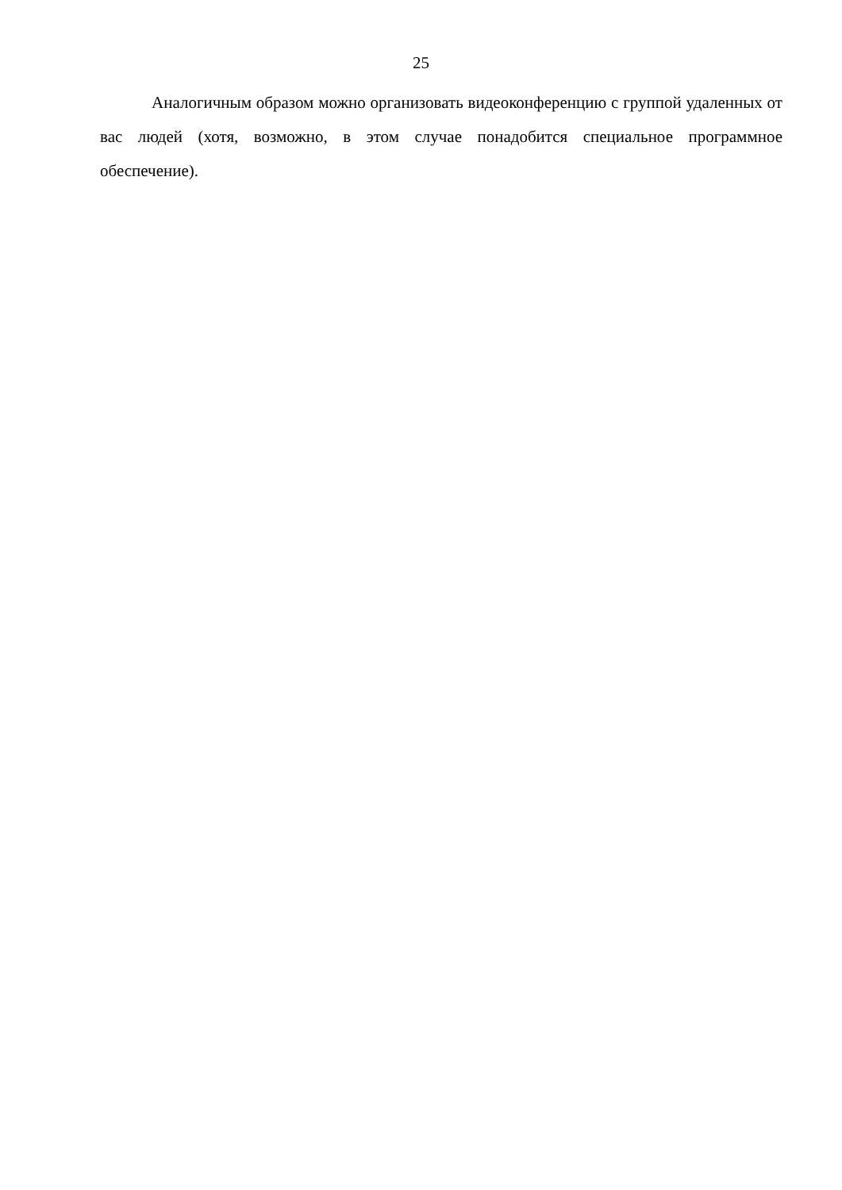25
Аналогичным образом можно организовать видеоконференцию с группой удаленных от вас людей (хотя, возможно, в этом случае понадобится специальное программное обеспечение).